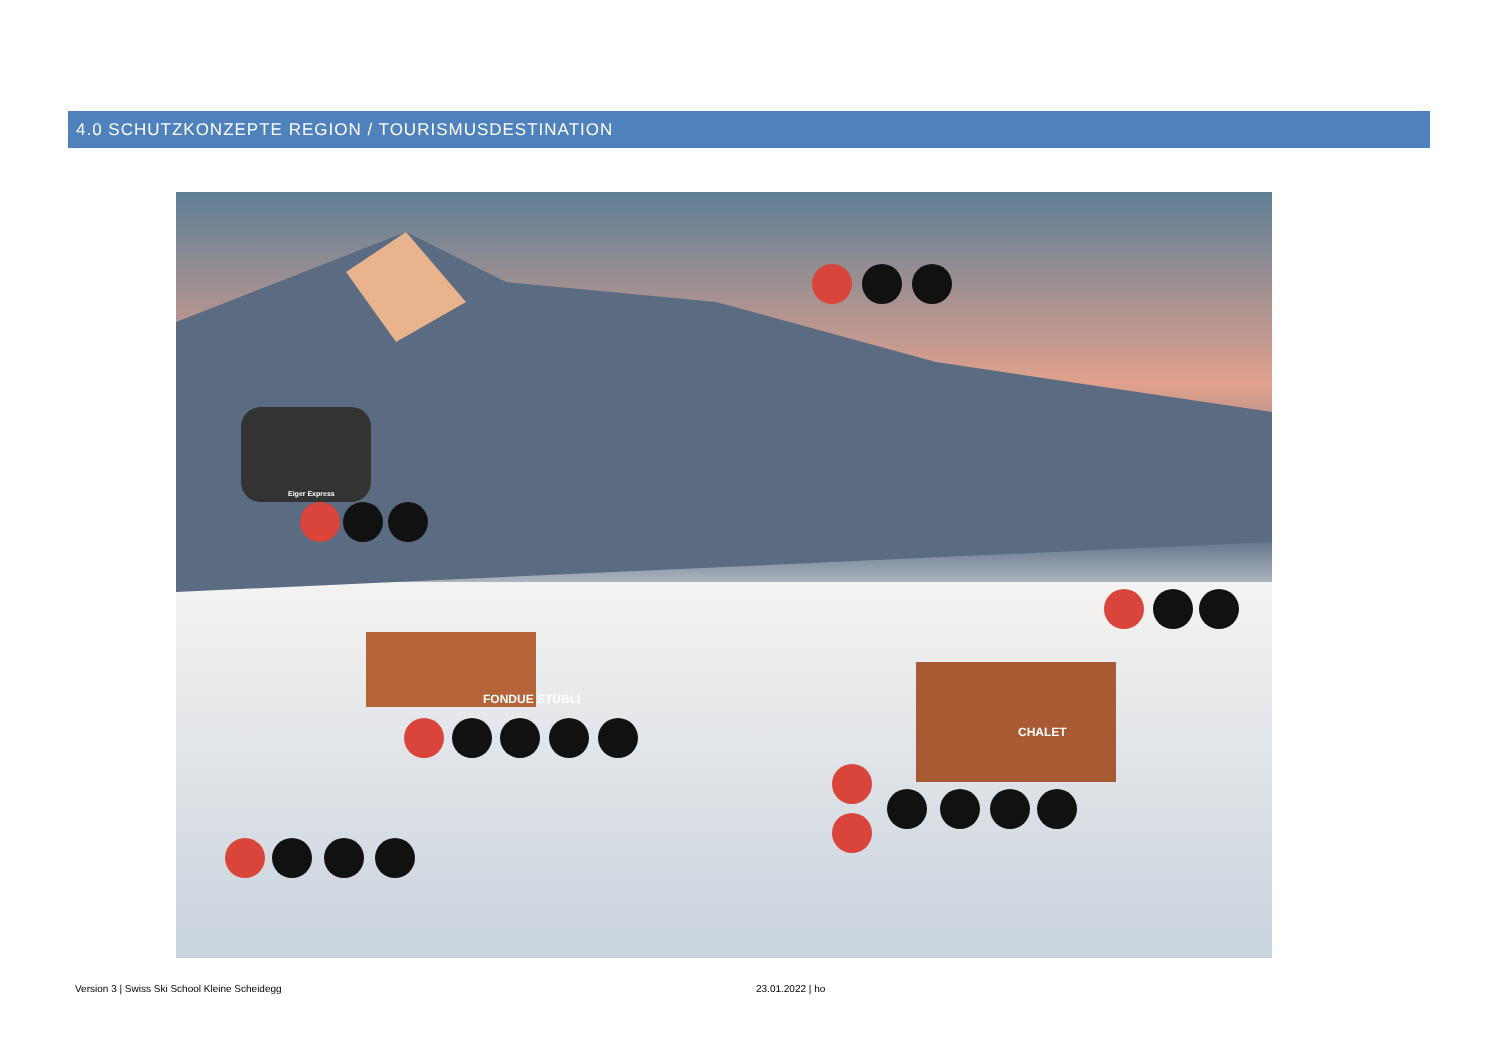4.0 SCHUTZKONZEPTE REGION / TOURISMUSDESTINATION
FONDUE STÜBLI
CHALET
Eiger Express
Version 3 | Swiss Ski School Kleine Scheidegg
23.01.2022 | ho